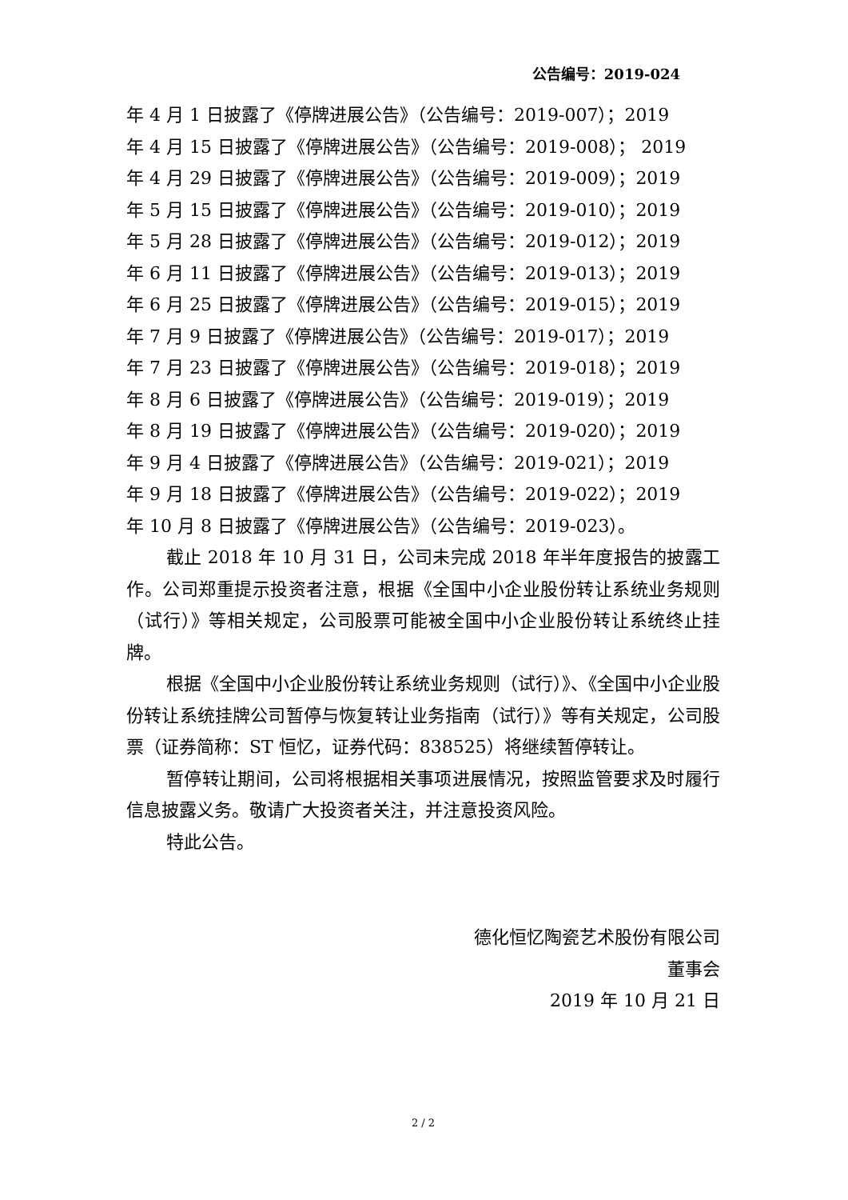公告编号：2019-024
年 4 月 1 日披露了《停牌进展公告》（公告编号：2019-007）；2019
年 4 月 15 日披露了《停牌进展公告》（公告编号：2019-008）； 2019
年 4 月 29 日披露了《停牌进展公告》（公告编号：2019-009）；2019
年 5 月 15 日披露了《停牌进展公告》（公告编号：2019-010）；2019
年 5 月 28 日披露了《停牌进展公告》（公告编号：2019-012）；2019
年 6 月 11 日披露了《停牌进展公告》（公告编号：2019-013）；2019
年 6 月 25 日披露了《停牌进展公告》（公告编号：2019-015）；2019
年 7 月 9 日披露了《停牌进展公告》（公告编号：2019-017）；2019
年 7 月 23 日披露了《停牌进展公告》（公告编号：2019-018）；2019
年 8 月 6 日披露了《停牌进展公告》（公告编号：2019-019）；2019
年 8 月 19 日披露了《停牌进展公告》（公告编号：2019-020）；2019
年 9 月 4 日披露了《停牌进展公告》（公告编号：2019-021）；2019
年 9 月 18 日披露了《停牌进展公告》（公告编号：2019-022）；2019
年 10 月 8 日披露了《停牌进展公告》（公告编号：2019-023）。
截止 2018 年 10 月 31 日，公司未完成 2018 年半年度报告的披露工作。公司郑重提示投资者注意，根据《全国中小企业股份转让系统业务规则（试行）》等相关规定，公司股票可能被全国中小企业股份转让系统终止挂牌。
根据《全国中小企业股份转让系统业务规则（试行）》、《全国中小企业股份转让系统挂牌公司暂停与恢复转让业务指南（试行）》等有关规定，公司股票（证券简称：ST 恒忆，证券代码：838525）将继续暂停转让。
暂停转让期间，公司将根据相关事项进展情况，按照监管要求及时履行信息披露义务。敬请广大投资者关注，并注意投资风险。
特此公告。
德化恒忆陶瓷艺术股份有限公司
董事会
2019 年 10 月 21 日
2 / 2